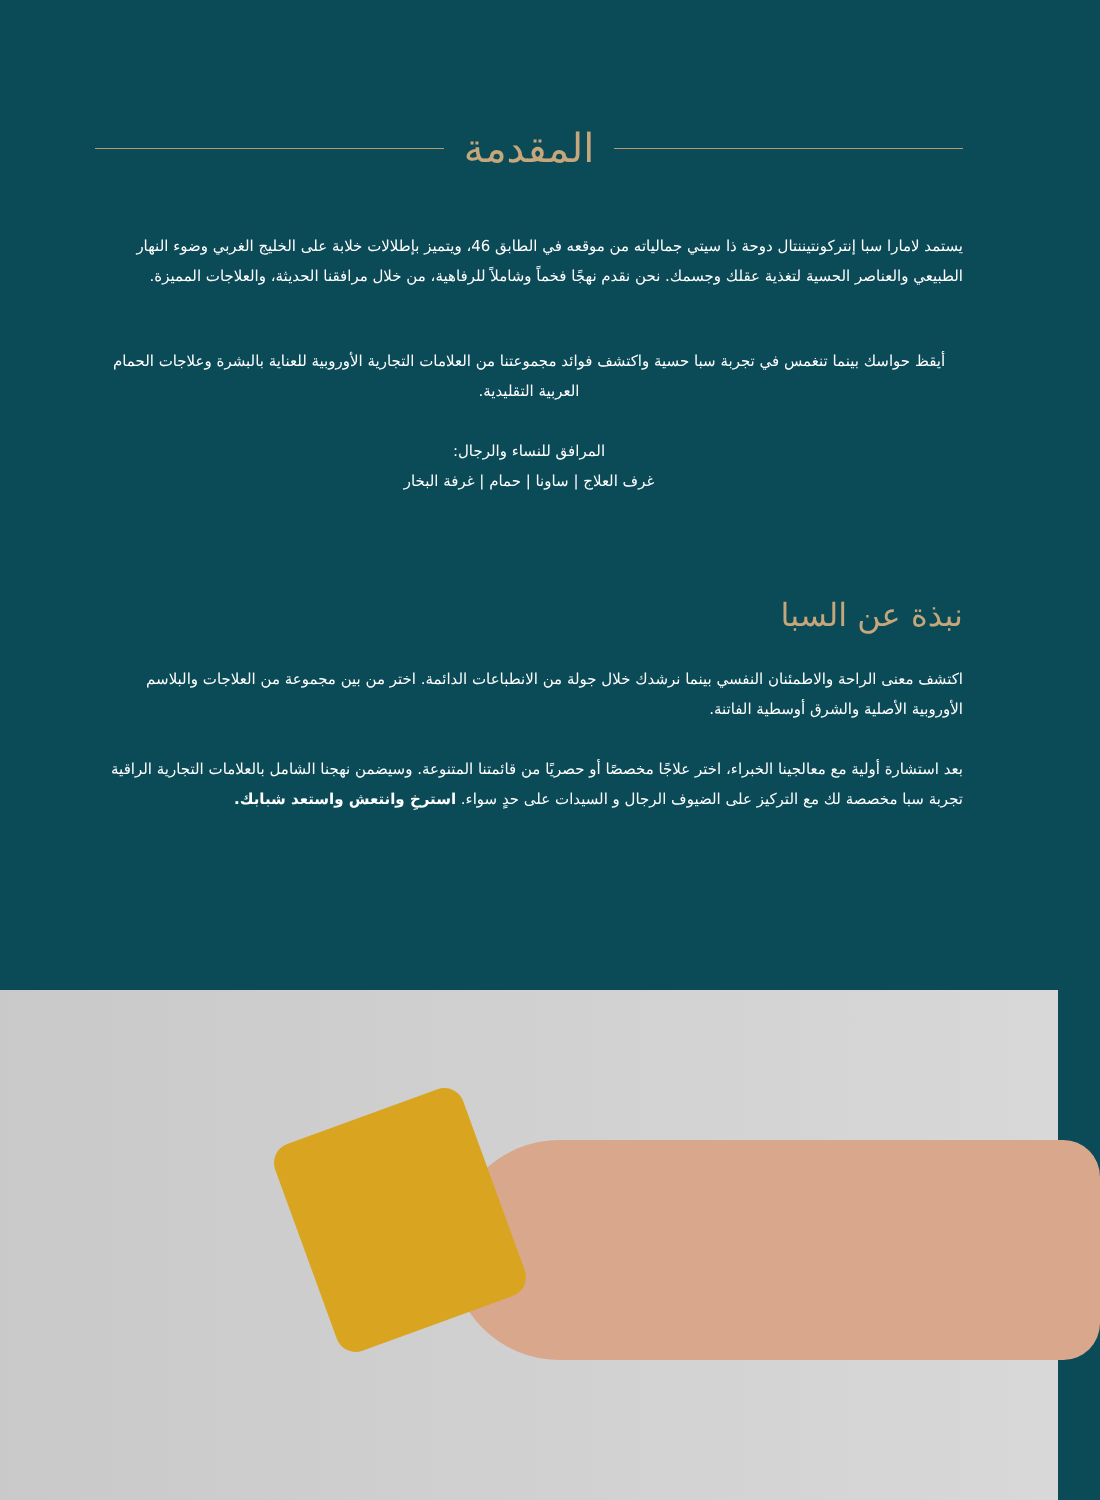المقدمة
يستمد لامارا سبا إنتركونتيننتال دوحة ذا سيتي جمالياته من موقعه في الطابق 46، ويتميز بإطلالات خلابة على الخليج الغربي وضوء النهار الطبيعي والعناصر الحسية لتغذية عقلك وجسمك. نحن نقدم نهجًا فخماً وشاملاً للرفاهية، من خلال مرافقنا الحديثة، والعلاجات المميزة.
أيقظ حواسك بينما تنغمس في تجربة سبا حسية واكتشف فوائد مجموعتنا من العلامات التجارية الأوروبية للعناية بالبشرة وعلاجات الحمام العربية التقليدية.
المرافق للنساء والرجال:
غرف العلاج | ساونا | حمام | غرفة البخار
نبذة عن السبا
اكتشف معنى الراحة والاطمئنان النفسي بينما نرشدك خلال جولة من الانطباعات الدائمة. اختر من بين مجموعة من العلاجات والبلاسم الأوروبية الأصلية والشرق أوسطية الفاتنة.
بعد استشارة أولية مع معالجينا الخبراء، اختر علاجًا مخصصًا أو حصريًا من قائمتنا المتنوعة. وسيضمن نهجنا الشامل بالعلامات التجارية الراقية تجربة سبا مخصصة لك مع التركيز على الضيوف الرجال و السيدات على حدٍ سواء. استرخِ وانتعش واستعد شبابك.